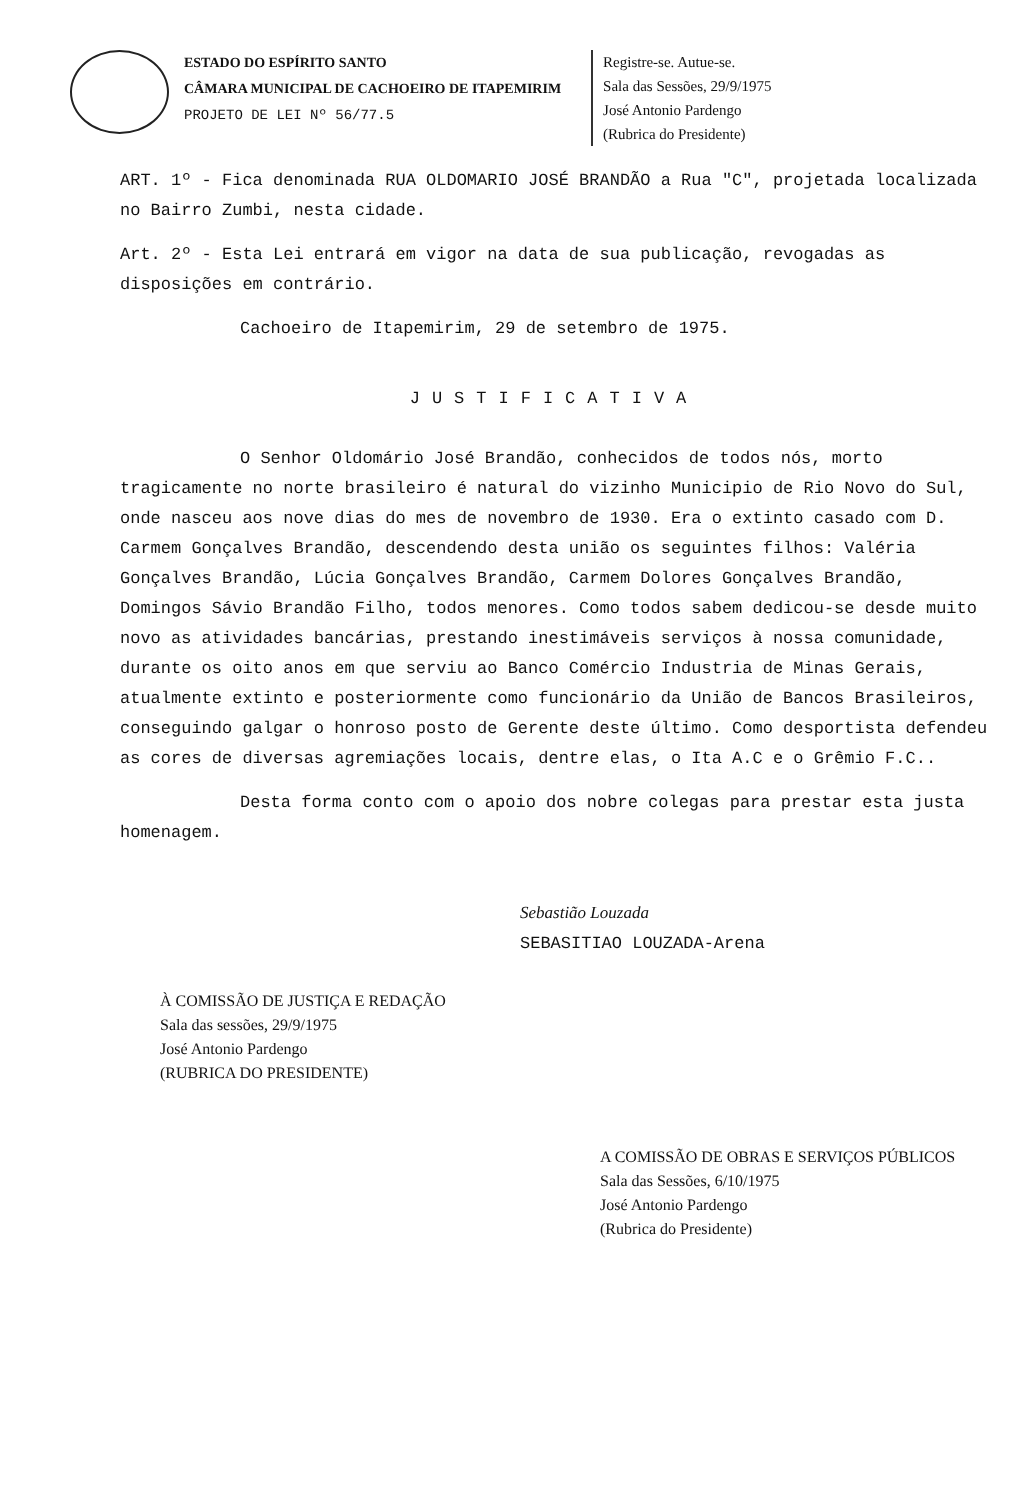ESTADO DO ESPÍRITO SANTO
CÂMARA MUNICIPAL DE CACHOEIRO DE ITAPEMIRIM
PROJETO DE LEI Nº 56/77.5
Registre-se. Autue-se.
Sala das Sessões, 29/9/1975
José Antonio Pardengo
(Rubrica do Presidente)
ART. 1º - Fica denominada RUA OLDOMARIO JOSÉ BRANDÃO a Rua "C", projetada localizada no Bairro Zumbi, nesta cidade.
Art. 2º - Esta Lei entrará em vigor na data de sua publicação, revogadas as disposições em contrário.
Cachoeiro de Itapemirim, 29 de setembro de 1975.
JUSTIFICATIVA
O Senhor Oldomário José Brandão, conhecidos de todos nós, morto tragicamente no norte brasileiro é natural do vizinho Municipio de Rio Novo do Sul, onde nasceu aos nove dias do mes de novembro de 1930. Era o extinto casado com D. Carmem Gonçalves Brandão, descendendo desta união os seguintes filhos: Valéria Gonçalves Brandão, Lúcia Gonçalves Brandão, Carmem Dolores Gonçalves Brandão, Domingos Sávio Brandão Filho, todos menores. Como todos sabem dedicou-se desde muito novo as atividades bancárias, prestando inestimáveis serviços à nossa comunidade, durante os oito anos em que serviu ao Banco Comércio Industria de Minas Gerais, atualmente extinto e posteriormente como funcionário da União de Bancos Brasileiros, conseguindo galgar o honroso posto de Gerente deste último. Como desportista defendeu as cores de diversas agremiações locais, dentre elas, o Ita A.C e o Grêmio F.C..
Desta forma conto com o apoio dos nobre colegas para prestar esta justa homenagem.
Sebastião Louzada
SEBASITIAO LOUZADA-Arena
À COMISSÃO DE JUSTIÇA E REDAÇÃO
Sala das sessões, 29/9/1975
José Antonio Pardengo
(RUBRICA DO PRESIDENTE)
A COMISSÃO DE OBRAS E SERVIÇOS PÚBLICOS
Sala das Sessões, 6/10/1975
José Antonio Pardengo
(Rubrica do Presidente)